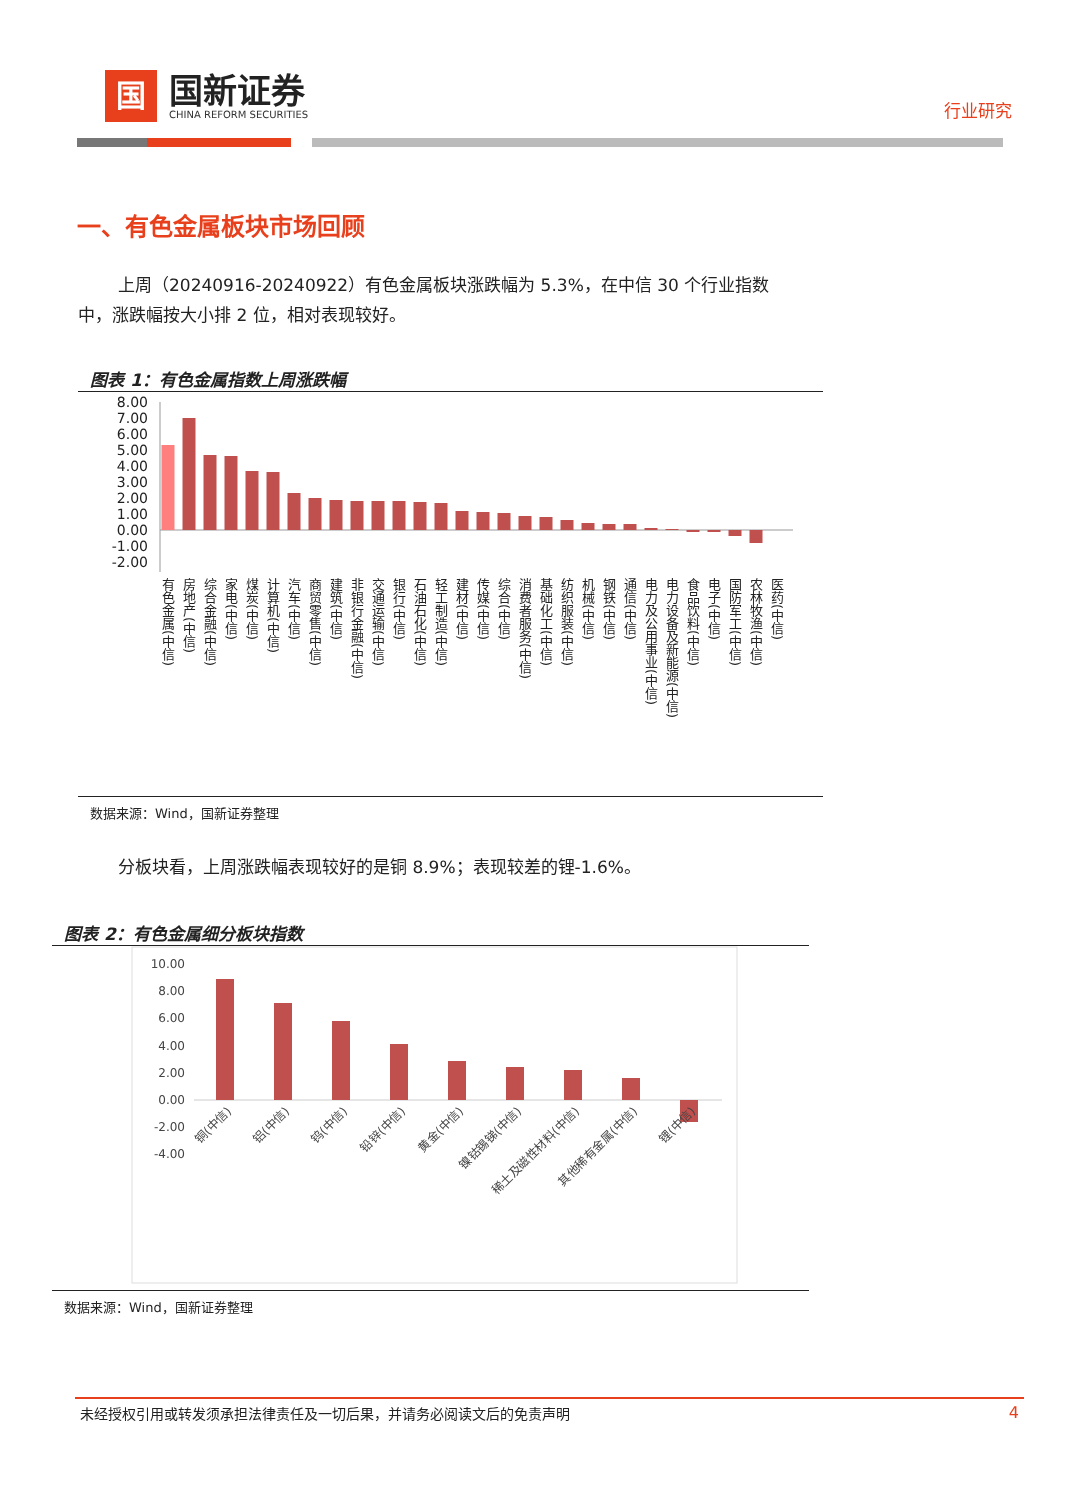国
国新证券
CHINA REFORM SECURITIES
行业研究
一、有色金属板块市场回顾
上周（20240916-20240922）有色金属板块涨跌幅为 5.3%，在中信 30 个行业指数中，涨跌幅按大小排 2 位，相对表现较好。
图表 1：有色金属指数上周涨跌幅
8.00
7.00
6.00
5.00
4.00
3.00
2.00
1.00
0.00
-1.00
-2.00
有色金属(中信)
房地产(中信)
综合金融(中信)
家电(中信)
煤炭(中信)
计算机(中信)
汽车(中信)
商贸零售(中信)
建筑(中信)
非银行金融(中信)
交通运输(中信)
银行(中信)
石油石化(中信)
轻工制造(中信)
建材(中信)
传媒(中信)
综合(中信)
消费者服务(中信)
基础化工(中信)
纺织服装(中信)
机械(中信)
钢铁(中信)
通信(中信)
电力及公用事业(中信)
电力设备及新能源(中信)
食品饮料(中信)
电子(中信)
国防军工(中信)
农林牧渔(中信)
医药(中信)
数据来源：Wind，国新证券整理
分板块看，上周涨跌幅表现较好的是铜 8.9%；表现较差的锂-1.6%。
图表 2：有色金属细分板块指数
10.00
8.00
6.00
4.00
2.00
0.00
-2.00
-4.00
铜(中信)
铝(中信)
钨(中信)
铅锌(中信)
黄金(中信)
镍钴锡锑(中信)
稀土及磁性材料(中信)
其他稀有金属(中信)
锂(中信)
数据来源：Wind，国新证券整理
未经授权引用或转发须承担法律责任及一切后果，并请务必阅读文后的免责声明 4